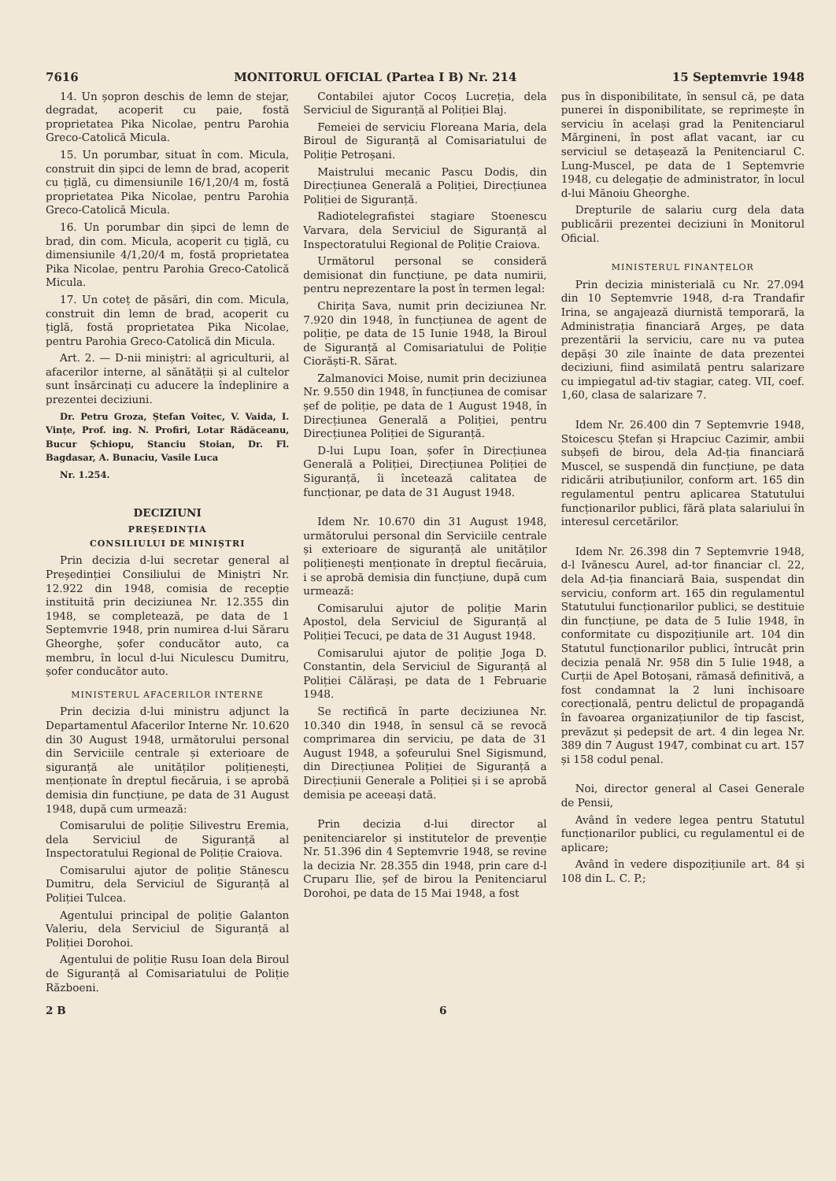7616 MONITORUL OFICIAL (Partea I B) Nr. 214 15 Septemvrie 1948
14. Un șopron deschis de lemn de stejar, degradat, acoperit cu paie, fostă proprietatea Pika Nicolae, pentru Parohia Greco-Catolică Micula.
15. Un porumbar, situat în com. Micula, construit din șipci de lemn de brad, acoperit cu țiglă, cu dimensiunile 16/1,20/4 m, fostă proprietatea Pika Nicolae, pentru Parohia Greco-Catolică Micula.
16. Un porumbar din șipci de lemn de brad, din com. Micula, acoperit cu țiglă, cu dimensiunile 4/1,20/4 m, fostă proprietatea Pika Nicolae, pentru Parohia Greco-Catolică Micula.
17. Un coteț de păsări, din com. Micula, construit din lemn de brad, acoperit cu țiglă, fostă proprietatea Pika Nicolae, pentru Parohia Greco-Catolică din Micula.
Art. 2. — D-nii miniștri: al agriculturii, al afacerilor interne, al sănătății și al cultelor sunt însărcinați cu aducere la îndeplinire a prezentei deciziuni.
Dr. Petru Groza, Ștefan Voitec, V. Vaida, I. Vințe, Prof. ing. N. Profiri, Lotar Rădăceanu, Bucur Șchiopu, Stanciu Stoian, Dr. Fl. Bagdasar, A. Bunaciu, Vasile Luca
Nr. 1.254.
DECIZIUNI
PREȘEDINȚIA
CONSILIULUI DE MINIȘTRI
Prin decizia d-lui secretar general al Președinției Consiliului de Miniștri Nr. 12.922 din 1948, comisia de recepție instituită prin deciziunea Nr. 12.355 din 1948, se completează, pe data de 1 Septemvrie 1948, prin numirea d-lui Săraru Gheorghe, șofer conducător auto, ca membru, în locul d-lui Niculescu Dumitru, șofer conducător auto.
MINISTERUL AFACERILOR INTERNE
Prin decizia d-lui ministru adjunct la Departamentul Afacerilor Interne Nr. 10.620 din 30 August 1948, următorului personal din Serviciile centrale și exterioare de siguranță ale unităților polițienești, menționate în dreptul fiecăruia, i se aprobă demisia din funcțiune, pe data de 31 August 1948, după cum urmează:
Comisarului de poliție Silivestru Eremia, dela Serviciul de Siguranță al Inspectoratului Regional de Poliție Craiova.
Comisarului ajutor de poliție Stănescu Dumitru, dela Serviciul de Siguranță al Poliției Tulcea.
Agentului principal de poliție Galanton Valeriu, dela Serviciul de Siguranță al Poliției Dorohoi.
Agentului de poliție Rusu Ioan dela Biroul de Siguranță al Comisariatului de Poliție Războeni.
Contabilei ajutor Cocoș Lucreția, dela Serviciul de Siguranță al Poliției Blaj.
Femeiei de serviciu Floreana Maria, dela Biroul de Siguranță al Comisariatului de Poliție Petroșani.
Maistrului mecanic Pascu Dodis, din Direcțiunea Generală a Poliției, Direcțiunea Poliției de Siguranță.
Radiotelegrafistei stagiare Stoenescu Varvara, dela Serviciul de Siguranță al Inspectoratului Regional de Poliție Craiova.
Următorul personal se consideră demisionat din funcțiune, pe data numirii, pentru neprezentare la post în termen legal:
Chirița Sava, numit prin deciziunea Nr. 7.920 din 1948, în funcțiunea de agent de poliție, pe data de 15 Iunie 1948, la Biroul de Siguranță al Comisariatului de Poliție Ciorăști-R. Sărat.
Zalmanovici Moise, numit prin deciziunea Nr. 9.550 din 1948, în funcțiunea de comisar șef de poliție, pe data de 1 August 1948, în Direcțiunea Generală a Poliției, pentru Direcțiunea Poliției de Siguranță.
D-lui Lupu Ioan, șofer în Direcțiunea Generală a Poliției, Direcțiunea Poliției de Siguranță, îi încetează calitatea de funcționar, pe data de 31 August 1948.
Idem Nr. 10.670 din 31 August 1948, următorului personal din Serviciile centrale și exterioare de siguranță ale unităților polițienești menționate în dreptul fiecăruia, i se aprobă demisia din funcțiune, după cum urmează:
Comisarului ajutor de poliție Marin Apostol, dela Serviciul de Siguranță al Poliției Tecuci, pe data de 31 August 1948.
Comisarului ajutor de poliție Joga D. Constantin, dela Serviciul de Siguranță al Poliției Călărași, pe data de 1 Februarie 1948.
Se rectifică în parte deciziunea Nr. 10.340 din 1948, în sensul că se revocă comprimarea din serviciu, pe data de 31 August 1948, a șofeurului Snel Sigismund, din Direcțiunea Poliției de Siguranță a Direcțiunii Generale a Poliției și i se aprobă demisia pe aceeași dată.
Prin decizia d-lui director al penitenciarelor și institutelor de prevenție Nr. 51.396 din 4 Septemvrie 1948, se revine la decizia Nr. 28.355 din 1948, prin care d-l Cruparu Ilie, șef de birou la Penitenciarul Dorohoi, pe data de 15 Mai 1948, a fost
pus în disponibilitate, în sensul că, pe data punerei în disponibilitate, se reprimește în serviciu în același grad la Penitenciarul Mărgineni, în post aflat vacant, iar cu serviciul se detașează la Penitenciarul C. Lung-Muscel, pe data de 1 Septemvrie 1948, cu delegație de administrator, în locul d-lui Mănoiu Gheorghe.
Drepturile de salariu curg dela data publicării prezentei deciziuni în Monitorul Oficial.
MINISTERUL FINANȚELOR
Prin decizia ministerială cu Nr. 27.094 din 10 Septemvrie 1948, d-ra Trandafir Irina, se angajează diurnistă temporară, la Administrația financiară Argeș, pe data prezentării la serviciu, care nu va putea depăși 30 zile înainte de data prezentei deciziuni, fiind asimilată pentru salarizare cu impiegatul ad-tiv stagiar, categ. VII, coef. 1,60, clasa de salarizare 7.
Idem Nr. 26.400 din 7 Septemvrie 1948, Stoicescu Ștefan și Hrapciuc Cazimir, ambii subșefi de birou, dela Ad-ția financiară Muscel, se suspendă din funcțiune, pe data ridicării atribuțiunilor, conform art. 165 din regulamentul pentru aplicarea Statutului funcționarilor publici, fără plata salariului în interesul cercetărilor.
Idem Nr. 26.398 din 7 Septemvrie 1948, d-l Ivănescu Aurel, ad-tor financiar cl. 22, dela Ad-ția financiară Baia, suspendat din serviciu, conform art. 165 din regulamentul Statutului funcționarilor publici, se destituie din funcțiune, pe data de 5 Iulie 1948, în conformitate cu dispozițiunile art. 104 din Statutul funcționarilor publici, întrucât prin decizia penală Nr. 958 din 5 Iulie 1948, a Curții de Apel Botoșani, rămasă definitivă, a fost condamnat la 2 luni închisoare corecțională, pentru delictul de propagandă în favoarea organizațiunilor de tip fascist, prevăzut și pedepsit de art. 4 din legea Nr. 389 din 7 August 1947, combinat cu art. 157 și 158 codul penal.
Noi, director general al Casei Generale de Pensii,
Având în vedere legea pentru Statutul funcționarilor publici, cu regulamentul ei de aplicare;
Având în vedere dispozițiunile art. 84 și 108 din L. C. P.;
2 B 6